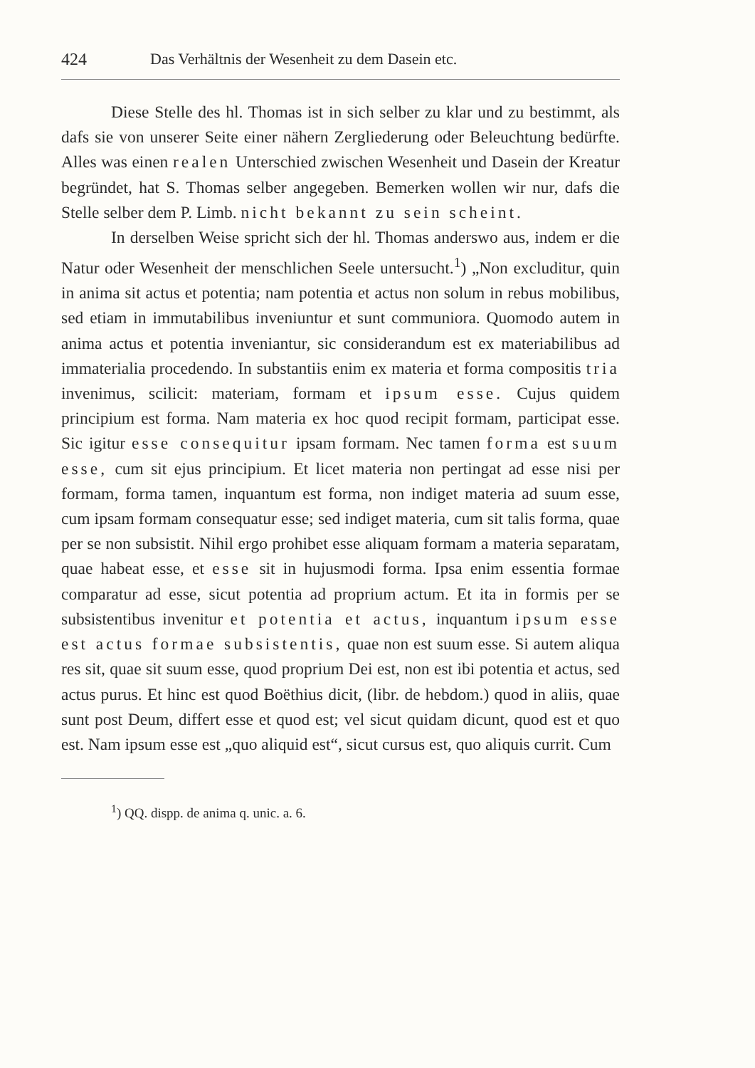424 Das Verhältnis der Wesenheit zu dem Dasein etc.
Diese Stelle des hl. Thomas ist in sich selber zu klar und zu bestimmt, als dafs sie von unserer Seite einer nähern Zergliederung oder Beleuchtung bedürfte. Alles was einen realen Unterschied zwischen Wesenheit und Dasein der Kreatur begründet, hat S. Thomas selber angegeben. Bemerken wollen wir nur, dafs die Stelle selber dem P. Limb. nicht bekannt zu sein scheint.
In derselben Weise spricht sich der hl. Thomas anderswo aus, indem er die Natur oder Wesenheit der menschlichen Seele untersucht.<sup>1</sup>) „Non excluditur, quin in anima sit actus et potentia; nam potentia et actus non solum in rebus mobilibus, sed etiam in immutabilibus inveniuntur et sunt communiora. Quomodo autem in anima actus et potentia inveniantur, sic considerandum est ex materiabilibus ad immaterialia procedendo. In substantiis enim ex materia et forma compositis tria invenimus, scilicit: materiam, formam et ipsum esse. Cujus quidem principium est forma. Nam materia ex hoc quod recipit formam, participat esse. Sic igitur esse consequitur ipsam formam. Nec tamen forma est suum esse, cum sit ejus principium. Et licet materia non pertingat ad esse nisi per formam, forma tamen, inquantum est forma, non indiget materia ad suum esse, cum ipsam formam consequatur esse; sed indiget materia, cum sit talis forma, quae per se non subsistit. Nihil ergo prohibet esse aliquam formam a materia separatam, quae habeat esse, et esse sit in hujusmodi forma. Ipsa enim essentia formae comparatur ad esse, sicut potentia ad proprium actum. Et ita in formis per se subsistentibus invenitur et potentia et actus, inquantum ipsum esse est actus formae subsistentis, quae non est suum esse. Si autem aliqua res sit, quae sit suum esse, quod proprium Dei est, non est ibi potentia et actus, sed actus purus. Et hinc est quod Boëthius dicit, (libr. de hebdom.) quod in aliis, quae sunt post Deum, differt esse et quod est; vel sicut quidam dicunt, quod est et quo est. Nam ipsum esse est „quo aliquid est“, sicut cursus est, quo aliquis currit. Cum
<sup>1</sup>) QQ. dispp. de anima q. unic. a. 6.